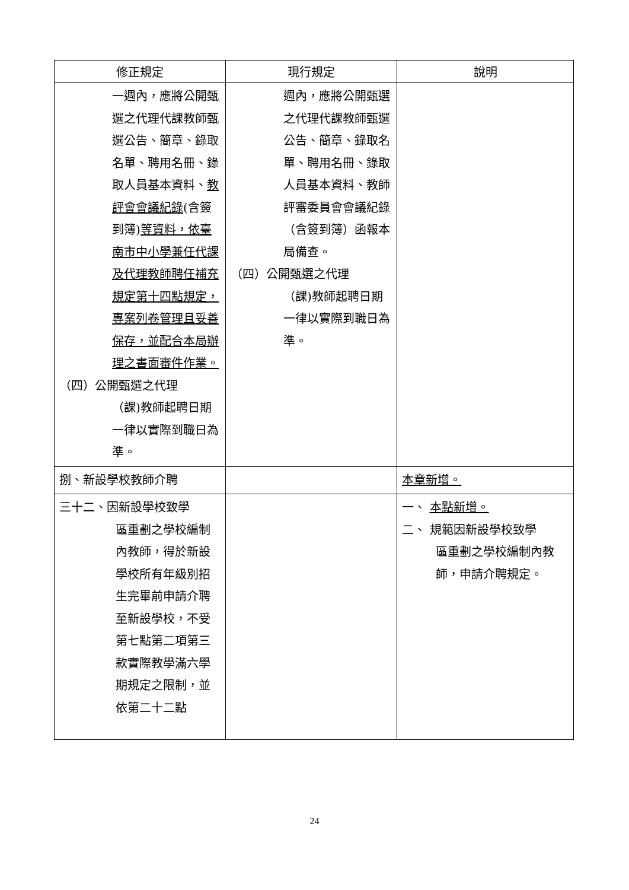| 修正規定 | 現行規定 | 說明 |
| --- | --- | --- |
| 一週內，應將公開甄選之代理代課教師甄選公告、簡章、錄取名單、聘用名冊、錄取人員基本資料、 教評會會議紀錄 (含簽到簿) 等資料，依臺南市中小學兼任代課及代理教師聘任補充規定第十四點規定，專案列卷管理且妥善保存，並配合本局辦理之書面審件作業。 （四）公開甄選之代理 （課)教師起聘日期一律以實際到職日為準。 | 週內，應將公開甄選之代理代課教師甄選公告、簡章、錄取名單、聘用名冊、錄取人員基本資料、教師評審委員會會議紀錄（含簽到簿）函報本局備查。 （四）公開甄選之代理 （課)教師起聘日期一律以實際到職日為準。 | |
| 捌、新設學校教師介聘 | | 本章新增。 |
| 三十二、因新設學校致學 區重劃之學校編制內教師，得於新設學校所有年級別招生完畢前申請介聘至新設學校，不受第七點第二項第三款實際教學滿六學期規定之限制，並依第二十二點 | | 一、 本點新增。 二、 規範因新設學校致學 區重劃之學校編制內教師，申請介聘規定。 |
24